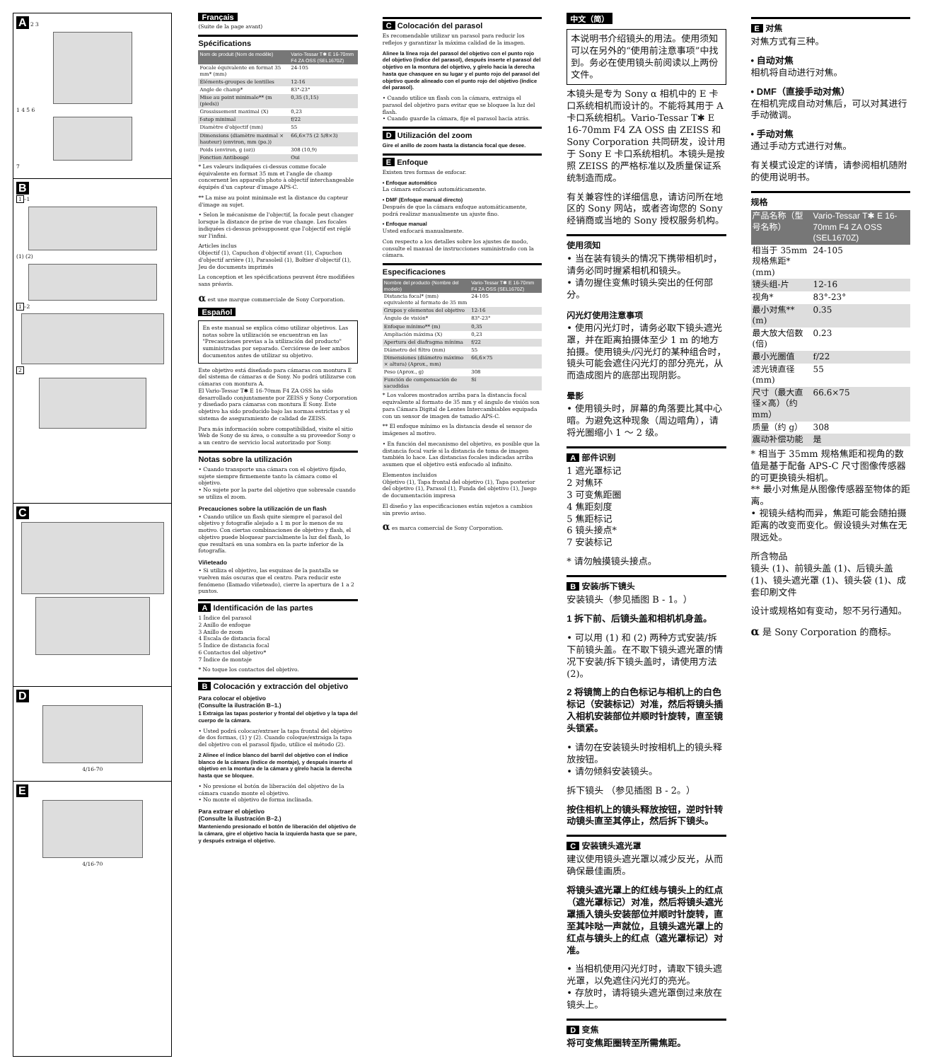A 2 3
1 4 5 6
7
B
1–1
(1) (2)
1–2
2
C
D
4/16-70
E
4/16-70
Français
(Suite de la page avant)
Spécifications
| Nom de produit (Nom de modèle) | Vario-Tessar T✱ E 16-70mm F4 ZA OSS (SEL1670Z) |
| --- | --- |
| Focale équivalente en format 35 mm* (mm) | 24-105 |
| Éléments-groupes de lentilles | 12-16 |
| Angle de champ* | 83°-23° |
| Mise au point minimale** (m (pieds)) | 0,35 (1,15) |
| Grossissement maximal (X) | 0,23 |
| f-stop minimal | f/22 |
| Diamètre d'objectif (mm) | 55 |
| Dimensions (diamètre maximal × hauteur) (environ, mm (po.)) | 66,6×75 (2 5/8×3) |
| Poids (environ, g (oz)) | 308 (10,9) |
| Fonction Antibougé | Oui |
* Les valeurs indiquées ci-dessus comme focale équivalente en format 35 mm et l'angle de champ concernent les appareils photo à objectif interchangeable équipés d'un capteur d'image APS-C.
** La mise au point minimale est la distance du capteur d'image au sujet.
• Selon le mécanisme de l'objectif, la focale peut changer lorsque la distance de prise de vue change. Les focales indiquées ci-dessus présupposent que l'objectif est réglé sur l'infini.
Articles inclus
Objectif (1), Capuchon d'objectif avant (1), Capuchon d'objectif arrière (1), Parasoleil (1), Boîtier d'objectif (1), Jeu de documents imprimés
La conception et les spécifications peuvent être modifiées sans préavis.
α est une marque commerciale de Sony Corporation.
Español
En este manual se explica cómo utilizar objetivos. Las notas sobre la utilización se encuentran en las "Precauciones previas a la utilización del producto" suministradas por separado. Cerciórese de leer ambos documentos antes de utilizar su objetivo.
Este objetivo está diseñado para cámaras con montura E del sistema de cámaras α de Sony. No podrá utilizarse con cámaras con montura A.
El Vario-Tessar T✱ E 16-70mm F4 ZA OSS ha sido desarrollado conjuntamente por ZEISS y Sony Corporation y diseñado para cámaras con montura E Sony. Este objetivo ha sido producido bajo las normas estrictas y el sistema de aseguramiento de calidad de ZEISS.
Para más información sobre compatibilidad, visite el sitio Web de Sony de su área, o consulte a su proveedor Sony o a un centro de servicio local autorizado por Sony.
Notas sobre la utilización
• Cuando transporte una cámara con el objetivo fijado, sujete siempre firmemente tanto la cámara como el objetivo.
• No sujete por la parte del objetivo que sobresale cuando se utiliza el zoom.
Precauciones sobre la utilización de un flash
• Cuando utilice un flash quite siempre el parasol del objetivo y fotografíe alejado a 1 m por lo menos de su motivo. Con ciertas combinaciones de objetivo y flash, el objetivo puede bloquear parcialmente la luz del flash, lo que resultará en una sombra en la parte inferior de la fotografía.
Viñeteado
• Si utiliza el objetivo, las esquinas de la pantalla se vuelven más oscuras que el centro. Para reducir este fenómeno (llamado viñeteado), cierre la apertura de 1 a 2 puntos.
A Identificación de las partes
1 Índice del parasol
2 Anillo de enfoque
3 Anillo de zoom
4 Escala de distancia focal
5 Índice de distancia focal
6 Contactos del objetivo*
7 Índice de montaje
* No toque los contactos del objetivo.
B Colocación y extracción del objetivo
Para colocar el objetivo
(Consulte la ilustración B–1.)
1 Extraiga las tapas posterior y frontal del objetivo y la tapa del cuerpo de la cámara.
• Usted podrá colocar/extraer la tapa frontal del objetivo de dos formas, (1) y (2). Cuando coloque/extraiga la tapa del objetivo con el parasol fijado, utilice el método (2).
2 Alinee el índice blanco del barril del objetivo con el índice blanco de la cámara (índice de montaje), y después inserte el objetivo en la montura de la cámara y gírelo hacia la derecha hasta que se bloquee.
• No presione el botón de liberación del objetivo de la cámara cuando monte el objetivo.
• No monte el objetivo de forma inclinada.
Para extraer el objetivo
(Consulte la ilustración B–2.)
Manteniendo presionado el botón de liberación del objetivo de la cámara, gire el objetivo hacia la izquierda hasta que se pare, y después extraiga el objetivo.
C Colocación del parasol
Es recomendable utilizar un parasol para reducir los reflejos y garantizar la máxima calidad de la imagen.
Alinee la línea roja del parasol del objetivo con el punto rojo del objetivo (índice del parasol), después inserte el parasol del objetivo en la montura del objetivo, y gírelo hacia la derecha hasta que chasquee en su lugar y el punto rojo del parasol del objetivo quede alineado con el punto rojo del objetivo (índice del parasol).
• Cuando utilice un flash con la cámara, extraiga el parasol del objetivo para evitar que se bloquee la luz del flash.
• Cuando guarde la cámara, fije el parasol hacia atrás.
D Utilización del zoom
Gire el anillo de zoom hasta la distancia focal que desee.
E Enfoque
Existen tres formas de enfocar.
• Enfoque automático
La cámara enfocará automáticamente.
• DMF (Enfoque manual directo)
Después de que la cámara enfoque automáticamente, podrá realizar manualmente un ajuste fino.
• Enfoque manual
Usted enfocará manualmente.
Con respecto a los detalles sobre los ajustes de modo, consulte el manual de instrucciones suministrado con la cámara.
Especificaciones
| Nombre del producto (Nombre del modelo) | Vario-Tessar T✱ E 16-70mm F4 ZA OSS (SEL1670Z) |
| --- | --- |
| Distancia focal* (mm) equivalente al formato de 35 mm | 24-105 |
| Grupos y elementos del objetivo | 12-16 |
| Ángulo de visión* | 83°-23° |
| Enfoque mínimo** (m) | 0,35 |
| Ampliación máxima (X) | 0,23 |
| Apertura del diafragma mínima | f/22 |
| Diámetro del filtro (mm) | 55 |
| Dimensiones (diámetro máximo × altura) (Aprox., mm) | 66,6×75 |
| Peso (Aprox., g) | 308 |
| Función de compensación de sacudidas | Sí |
* Los valores mostrados arriba para la distancia focal equivalente al formato de 35 mm y el ángulo de visión son para Cámara Digital de Lentes Intercambiables equipada con un sensor de imagen de tamaño APS-C.
** El enfoque mínimo es la distancia desde el sensor de imágenes al motivo.
• En función del mecanismo del objetivo, es posible que la distancia focal varíe si la distancia de toma de imagen también lo hace. Las distancias focales indicadas arriba asumen que el objetivo está enfocado al infinito.
Elementos incluidos
Objetivo (1), Tapa frontal del objetivo (1), Tapa posterior del objetivo (1), Parasol (1), Funda del objetivo (1), Juego de documentación impresa
El diseño y las especificaciones están sujetos a cambios sin previo aviso.
α es marca comercial de Sony Corporation.
中文（简）
本说明书介绍镜头的用法。使用须知可以在另外的“使用前注意事项”中找到。务必在使用镜头前阅读以上两份文件。
本镜头是专为 Sony α 相机中的 E 卡口系统相机而设计的。不能将其用于 A 卡口系统相机。Vario-Tessar T✱ E 16-70mm F4 ZA OSS 由 ZEISS 和 Sony Corporation 共同研发，设计用于 Sony E 卡口系统相机。本镜头是按照 ZEISS 的严格标准以及质量保证系统制造而成。
有关兼容性的详细信息，请访问所在地区的 Sony 网站，或者咨询您的 Sony 经销商或当地的 Sony 授权服务机构。
使用须知
• 当在装有镜头的情况下携带相机时，请务必同时握紧相机和镜头。
• 请勿握住变焦时镜头突出的任何部分。
闪光灯使用注意事项
• 使用闪光灯时，请务必取下镜头遮光罩，并在距离拍摄体至少 1 m 的地方拍摄。使用镜头/闪光灯的某种组合时，镜头可能会遮住闪光灯的部分亮光，从而造成图片的底部出现阴影。
晕影
• 使用镜头时，屏幕的角落要比其中心暗。为避免这种现象（周边暗角），请将光圈缩小 1 ～ 2 级。
A 部件识别
1 遮光罩标记
2 对焦环
3 可变焦距圈
4 焦距刻度
5 焦距标记
6 镜头接点*
7 安装标记
* 请勿触摸镜头接点。
B 安装/拆下镜头
安装镜头（参见插图 B - 1。）
1 拆下前、后镜头盖和相机机身盖。
• 可以用 (1) 和 (2) 两种方式安装/拆下前镜头盖。在不取下镜头遮光罩的情况下安装/拆下镜头盖时，请使用方法 (2)。
2 将镜筒上的白色标记与相机上的白色标记（安装标记）对准，然后将镜头插入相机安装部位并顺时针旋转，直至镜头锁紧。
• 请勿在安装镜头时按相机上的镜头释放按钮。
• 请勿倾斜安装镜头。
拆下镜头 （参见插图 B - 2。）
按住相机上的镜头释放按钮，逆时针转动镜头直至其停止，然后拆下镜头。
C 安装镜头遮光罩
建议使用镜头遮光罩以减少反光，从而确保最佳画质。
将镜头遮光罩上的红线与镜头上的红点（遮光罩标记）对准，然后将镜头遮光罩插入镜头安装部位并顺时针旋转，直至其咔哒一声就位，且镜头遮光罩上的红点与镜头上的红点（遮光罩标记）对准。
• 当相机使用闪光灯时，请取下镜头遮光罩，以免遮住闪光灯的亮光。
• 存放时，请将镜头遮光罩倒过来放在镜头上。
D 变焦
将可变焦距圈转至所需焦距。
E 对焦
对焦方式有三种。
• 自动对焦
相机将自动进行对焦。
• DMF（直接手动对焦）
在相机完成自动对焦后，可以对其进行手动微调。
• 手动对焦
通过手动方式进行对焦。
有关模式设定的详情，请参阅相机随附的使用说明书。
规格
| 产品名称（型号名称） | Vario-Tessar T✱ E 16-70mm F4 ZA OSS (SEL1670Z) |
| --- | --- |
| 相当于 35mm 规格焦距* (mm) | 24-105 |
| 镜头组-片 | 12-16 |
| 视角* | 83°-23° |
| 最小对焦** (m) | 0.35 |
| 最大放大倍数 (倍) | 0.23 |
| 最小光圈值 | f/22 |
| 滤光镜直径 (mm) | 55 |
| 尺寸（最大直径×高）（约 mm） | 66.6×75 |
| 质量（约 g） | 308 |
| 震动补偿功能 | 是 |
* 相当于 35mm 规格焦距和视角的数值是基于配备 APS-C 尺寸图像传感器的可更换镜头相机。
** 最小对焦是从图像传感器至物体的距离。
• 视镜头结构而异，焦距可能会随拍摄距离的改变而变化。假设镜头对焦在无限远处。
所含物品
镜头 (1)、前镜头盖 (1)、后镜头盖 (1)、镜头遮光罩 (1)、镜头袋 (1)、成套印刷文件
设计或规格如有变动，恕不另行通知。
α 是 Sony Corporation 的商标。